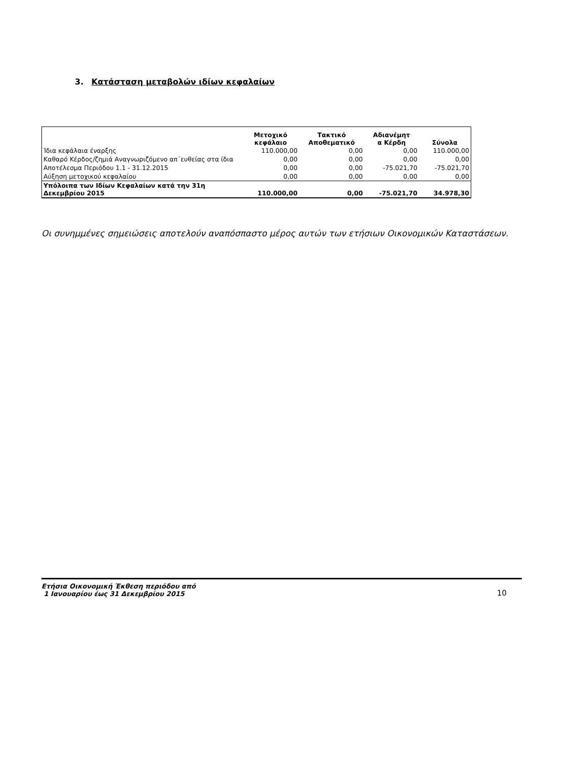3. Κατάσταση μεταβολών ιδίων κεφαλαίων
| | Μετοχικό κεφάλαιο | Τακτικό Αποθεματικό | Αδιανέμητ α Κέρδη | Σύνολα |
| --- | --- | --- | --- | --- |
| Ίδια κεφάλαια έναρξης | 110.000,00 | 0,00 | 0,00 | 110.000,00 |
| Καθαρό Κέρδος/ζημιά Αναγνωριζόμενο απ΄ευθείας στα ίδια | 0,00 | 0,00 | 0,00 | 0,00 |
| Αποτέλεσμα Περιόδου 1.1 - 31.12.2015 | 0,00 | 0,00 | -75.021,70 | -75.021,70 |
| Αύξηση μετοχικού κεφαλαίου | 0,00 | 0,00 | 0,00 | 0,00 |
| Υπόλοιπα των Ιδίων Κεφαλαίων κατά την 31η Δεκεμβρίου 2015 | 110.000,00 | 0,00 | -75.021,70 | 34.978,30 |
Οι συνημμένες σημειώσεις αποτελούν αναπόσπαστο μέρος αυτών των ετήσιων Οικονομικών Καταστάσεων.
Ετήσια Οικονομική Έκθεση περιόδου από
1 Ιανουαρίου έως 31 Δεκεμβρίου 2015 10